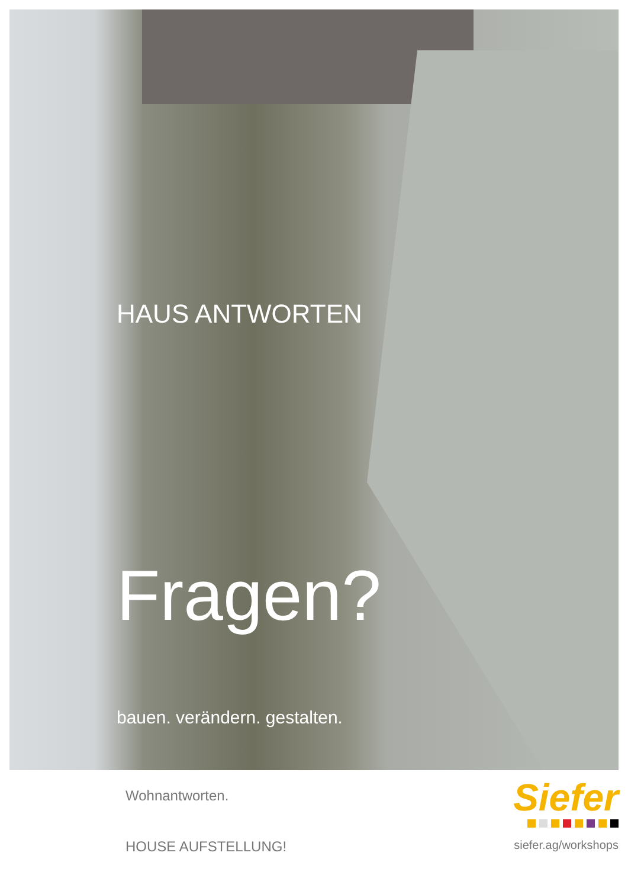HAUS ANTWORTEN
Fragen?
bauen. verändern. gestalten.
Wohnantworten.
HOUSE AUFSTELLUNG!
Siefer
siefer.ag/workshops